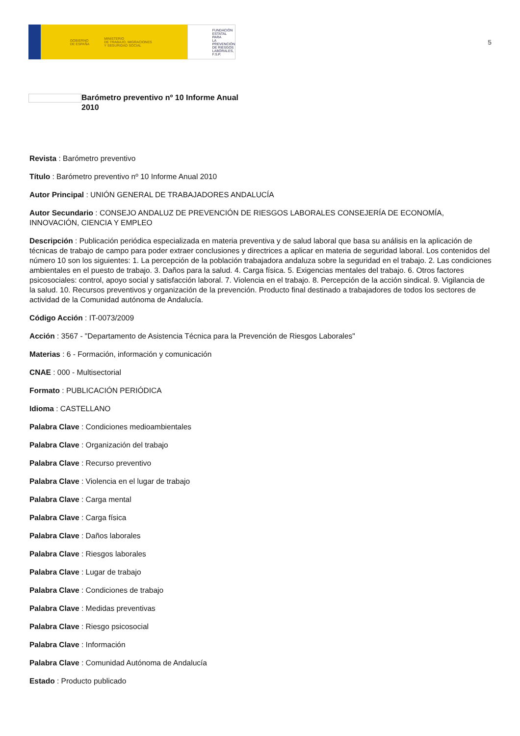GOBIERNO
DE ESPAÑA MINISTERIO
DE TRABAJO, MIGRACIONES
Y SEGURIDAD SOCIAL
FUNDACIÓN
ESTATAL PARA
LA PREVENCIÓN
DE RIESGOS
LABORALES, F.S.P.
5
Barómetro preventivo nº 10 Informe Anual 2010
Revista : Barómetro preventivo
Título : Barómetro preventivo nº 10 Informe Anual 2010
Autor Principal : UNIÓN GENERAL DE TRABAJADORES ANDALUCÍA
Autor Secundario : CONSEJO ANDALUZ DE PREVENCIÓN DE RIESGOS LABORALES CONSEJERÍA DE ECONOMÍA, INNOVACIÓN, CIENCIA Y EMPLEO
Descripción : Publicación periódica especializada en materia preventiva y de salud laboral que basa su análisis en la aplicación de técnicas de trabajo de campo para poder extraer conclusiones y directrices a aplicar en materia de seguridad laboral. Los contenidos del número 10 son los siguientes: 1. La percepción de la población trabajadora andaluza sobre la seguridad en el trabajo. 2. Las condiciones ambientales en el puesto de trabajo. 3. Daños para la salud. 4. Carga física. 5. Exigencias mentales del trabajo. 6. Otros factores psicosociales: control, apoyo social y satisfacción laboral. 7. Violencia en el trabajo. 8. Percepción de la acción sindical. 9. Vigilancia de la salud. 10. Recursos preventivos y organización de la prevención. Producto final destinado a trabajadores de todos los sectores de actividad de la Comunidad autónoma de Andalucía.
Código Acción : IT-0073/2009
Acción : 3567 - "Departamento de Asistencia Técnica para la Prevención de Riesgos Laborales"
Materias : 6 - Formación, información y comunicación
CNAE : 000 - Multisectorial
Formato : PUBLICACIÓN PERIÓDICA
Idioma : CASTELLANO
Palabra Clave : Condiciones medioambientales
Palabra Clave : Organización del trabajo
Palabra Clave : Recurso preventivo
Palabra Clave : Violencia en el lugar de trabajo
Palabra Clave : Carga mental
Palabra Clave : Carga física
Palabra Clave : Daños laborales
Palabra Clave : Riesgos laborales
Palabra Clave : Lugar de trabajo
Palabra Clave : Condiciones de trabajo
Palabra Clave : Medidas preventivas
Palabra Clave : Riesgo psicosocial
Palabra Clave : Información
Palabra Clave : Comunidad Autónoma de Andalucía
Estado : Producto publicado